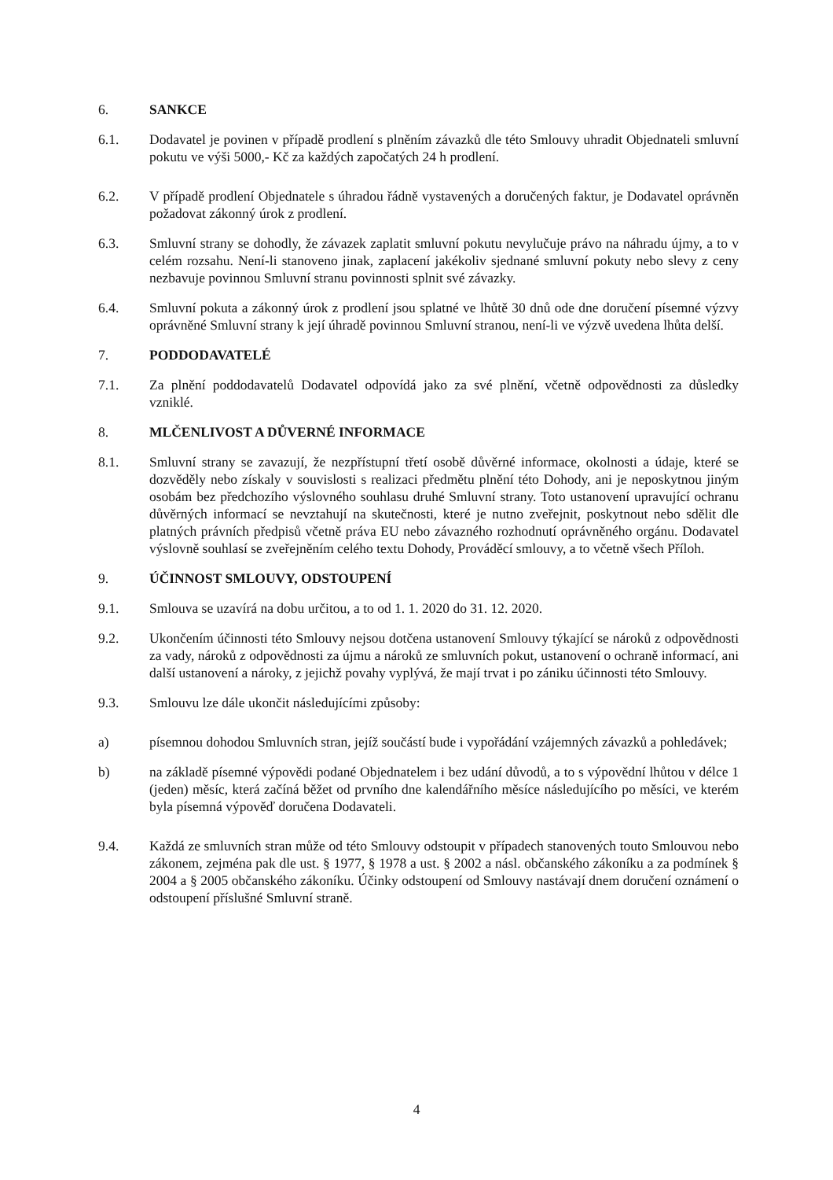6. SANKCE
6.1. Dodavatel je povinen v případě prodlení s plněním závazků dle této Smlouvy uhradit Objednateli smluvní pokutu ve výši 5000,- Kč za každých započatých 24 h prodlení.
6.2. V případě prodlení Objednatele s úhradou řádně vystavených a doručených faktur, je Dodavatel oprávněn požadovat zákonný úrok z prodlení.
6.3. Smluvní strany se dohodly, že závazek zaplatit smluvní pokutu nevylučuje právo na náhradu újmy, a to v celém rozsahu. Není-li stanoveno jinak, zaplacení jakékoliv sjednané smluvní pokuty nebo slevy z ceny nezbavuje povinnou Smluvní stranu povinnosti splnit své závazky.
6.4. Smluvní pokuta a zákonný úrok z prodlení jsou splatné ve lhůtě 30 dnů ode dne doručení písemné výzvy oprávněné Smluvní strany k její úhradě povinnou Smluvní stranou, není-li ve výzvě uvedena lhůta delší.
7. PODDODAVATELÉ
7.1. Za plnění poddodavatelů Dodavatel odpovídá jako za své plnění, včetně odpovědnosti za důsledky vzniklé.
8. MLČENLIVOST A DŮVERNÉ INFORMACE
8.1. Smluvní strany se zavazují, že nezpřístupní třetí osobě důvěrné informace, okolnosti a údaje, které se dozvěděly nebo získaly v souvislosti s realizaci předmětu plnění této Dohody, ani je neposkytnou jiným osobám bez předchozího výslovného souhlasu druhé Smluvní strany. Toto ustanovení upravující ochranu důvěrných informací se nevztahují na skutečnosti, které je nutno zveřejnit, poskytnout nebo sdělit dle platných právních předpisů včetně práva EU nebo závazného rozhodnutí oprávněného orgánu. Dodavatel výslovně souhlasí se zveřejněním celého textu Dohody, Prováděcí smlouvy, a to včetně všech Příloh.
9. ÚČINNOST SMLOUVY, ODSTOUPENÍ
9.1. Smlouva se uzavírá na dobu určitou, a to od 1. 1. 2020 do 31. 12. 2020.
9.2. Ukončením účinnosti této Smlouvy nejsou dotčena ustanovení Smlouvy týkající se nároků z odpovědnosti za vady, nároků z odpovědnosti za újmu a nároků ze smluvních pokut, ustanovení o ochraně informací, ani další ustanovení a nároky, z jejichž povahy vyplývá, že mají trvat i po zániku účinnosti této Smlouvy.
9.3. Smlouvu lze dále ukončit následujícími způsoby:
a) písemnou dohodou Smluvních stran, jejíž součástí bude i vypořádání vzájemných závazků a pohledávek;
b) na základě písemné výpovědi podané Objednatelem i bez udání důvodů, a to s výpovědní lhůtou v délce 1 (jeden) měsíc, která začíná běžet od prvního dne kalendářního měsíce následujícího po měsíci, ve kterém byla písemná výpověď doručena Dodavateli.
9.4. Každá ze smluvních stran může od této Smlouvy odstoupit v případech stanovených touto Smlouvou nebo zákonem, zejména pak dle ust. § 1977, § 1978 a ust. § 2002 a násl. občanského zákoníku a za podmínek § 2004 a § 2005 občanského zákoníku. Účinky odstoupení od Smlouvy nastávají dnem doručení oznámení o odstoupení příslušné Smluvní straně.
4